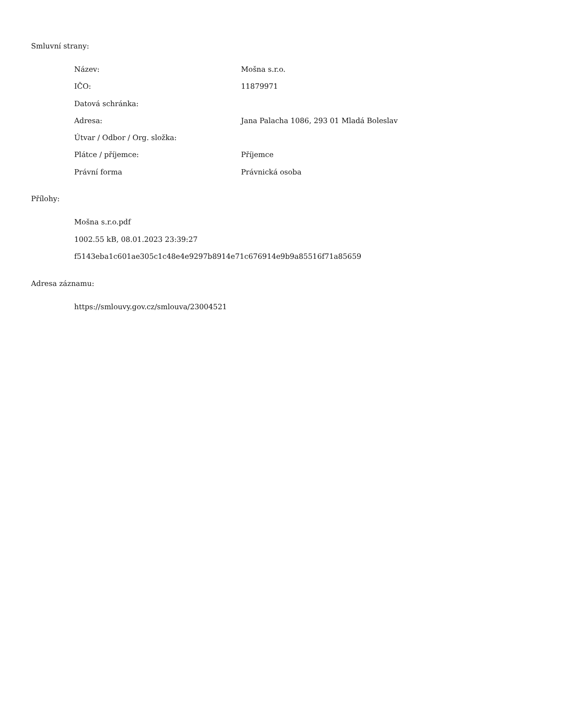Smluvní strany:
| Název: | Mošna s.r.o. |
| IČO: | 11879971 |
| Datová schránka: | |
| Adresa: | Jana Palacha 1086, 293 01 Mladá Boleslav |
| Útvar / Odbor / Org. složka: | |
| Plátce / příjemce: | Příjemce |
| Právní forma | Právnická osoba |
Přílohy:
Mošna s.r.o.pdf
1002.55 kB, 08.01.2023 23:39:27
f5143eba1c601ae305c1c48e4e9297b8914e71c676914e9b9a85516f71a85659
Adresa záznamu:
https://smlouvy.gov.cz/smlouva/23004521